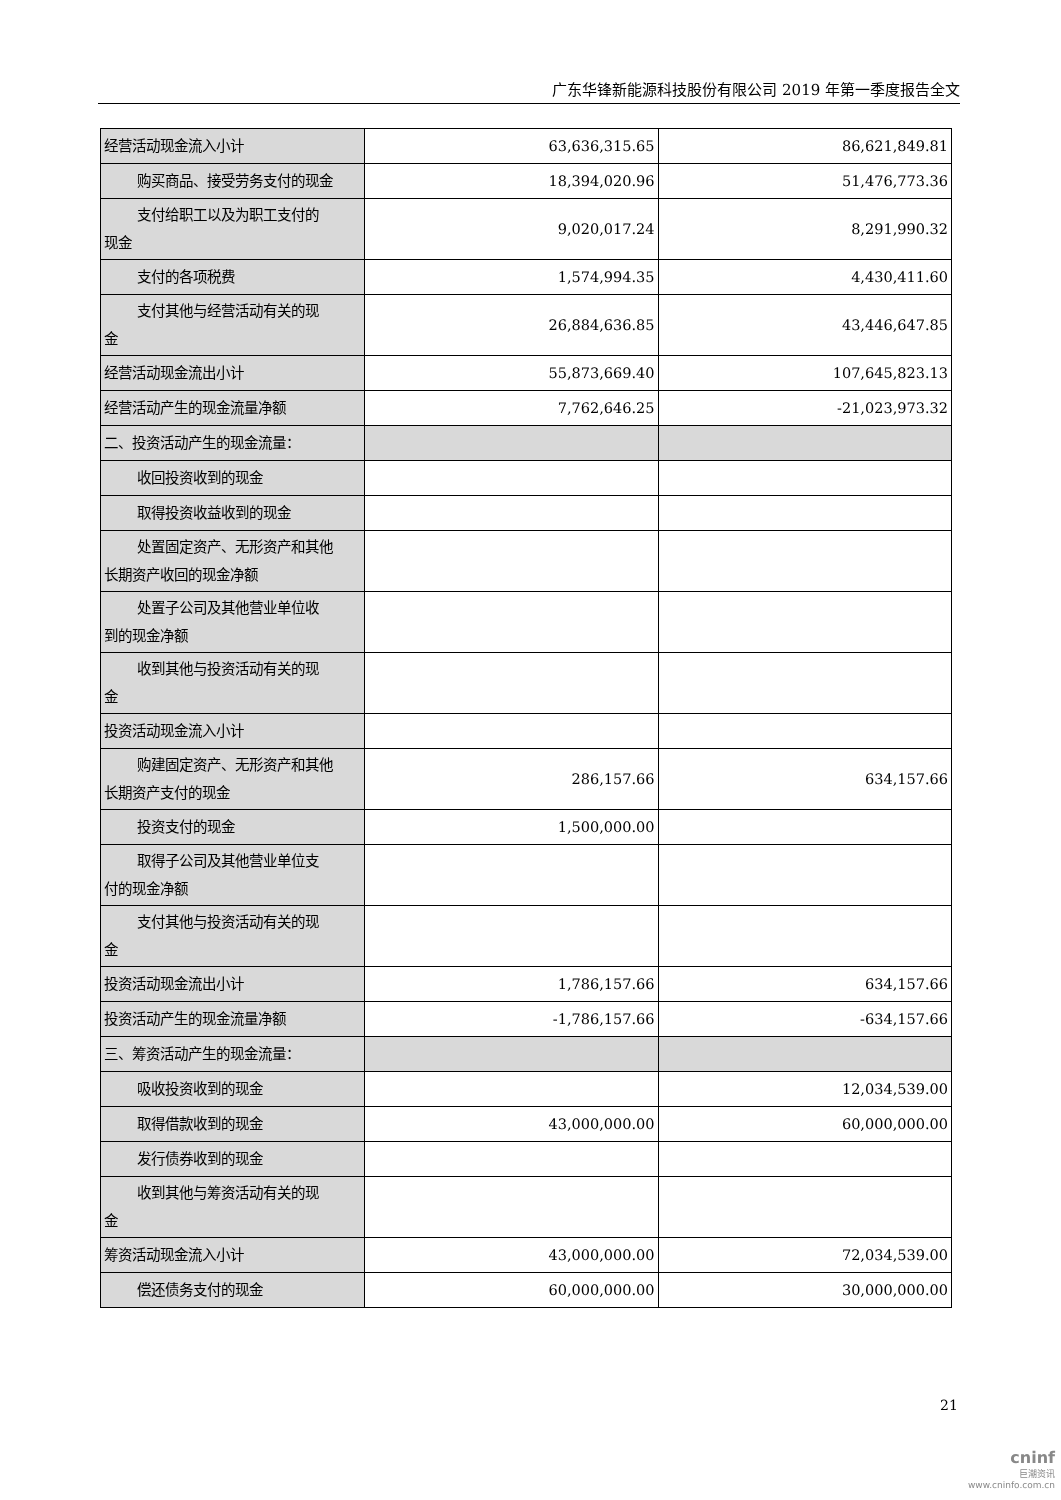广东华锋新能源科技股份有限公司 2019 年第一季度报告全文
| 经营活动现金流入小计 | 63,636,315.65 | 86,621,849.81 |
| 购买商品、接受劳务支付的现金 | 18,394,020.96 | 51,476,773.36 |
| 支付给职工以及为职工支付的 现金 | 9,020,017.24 | 8,291,990.32 |
| 支付的各项税费 | 1,574,994.35 | 4,430,411.60 |
| 支付其他与经营活动有关的现 金 | 26,884,636.85 | 43,446,647.85 |
| 经营活动现金流出小计 | 55,873,669.40 | 107,645,823.13 |
| 经营活动产生的现金流量净额 | 7,762,646.25 | -21,023,973.32 |
| 二、投资活动产生的现金流量： | | |
| 收回投资收到的现金 | | |
| 取得投资收益收到的现金 | | |
| 处置固定资产、无形资产和其他 长期资产收回的现金净额 | | |
| 处置子公司及其他营业单位收 到的现金净额 | | |
| 收到其他与投资活动有关的现 金 | | |
| 投资活动现金流入小计 | | |
| 购建固定资产、无形资产和其他 长期资产支付的现金 | 286,157.66 | 634,157.66 |
| 投资支付的现金 | 1,500,000.00 | |
| 取得子公司及其他营业单位支 付的现金净额 | | |
| 支付其他与投资活动有关的现 金 | | |
| 投资活动现金流出小计 | 1,786,157.66 | 634,157.66 |
| 投资活动产生的现金流量净额 | -1,786,157.66 | -634,157.66 |
| 三、筹资活动产生的现金流量： | | |
| 吸收投资收到的现金 | | 12,034,539.00 |
| 取得借款收到的现金 | 43,000,000.00 | 60,000,000.00 |
| 发行债券收到的现金 | | |
| 收到其他与筹资活动有关的现 金 | | |
| 筹资活动现金流入小计 | 43,000,000.00 | 72,034,539.00 |
| 偿还债务支付的现金 | 60,000,000.00 | 30,000,000.00 |
21
cninf
巨潮资讯
www.cninfo.com.cn